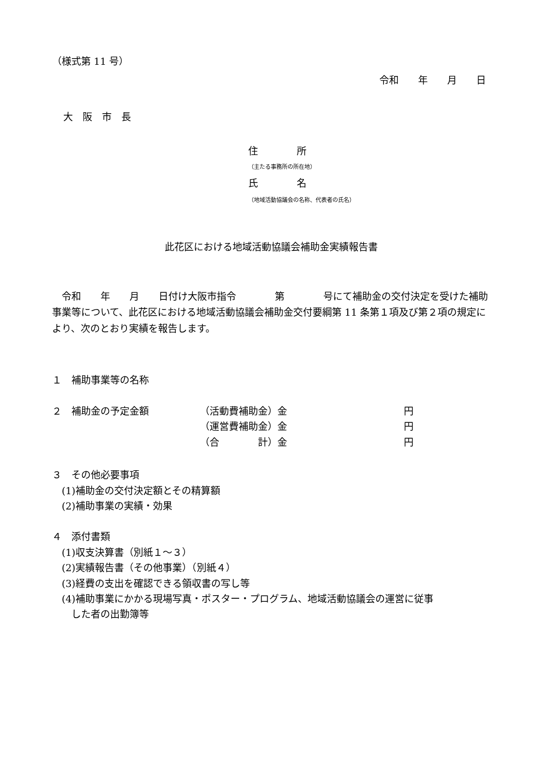（様式第 11 号）
令和　　年　　月　　日
大　阪　市　長
住　　　　所
（主たる事務所の所在地）
氏　　　　名
（地域活動協議会の名称、代表者の氏名）
此花区における地域活動協議会補助金実績報告書
　令和　　年　　月　　日付け大阪市指令　　　　第　　　　号にて補助金の交付決定を受けた補助事業等について、此花区における地域活動協議会補助金交付要綱第 11 条第１項及び第２項の規定により、次のとおり実績を報告します。
１　補助事業等の名称
２　補助金の予定金額 （活動費補助金）金 円
（運営費補助金）金 円
（合　　　　計）金 円
３　その他必要事項
　(1)補助金の交付決定額とその精算額
　(2)補助事業の実績・効果
４　添付書類
　(1)収支決算書（別紙１～３）
　(2)実績報告書（その他事業）（別紙４）
　(3)経費の支出を確認できる領収書の写し等
　(4)補助事業にかかる現場写真・ポスター・プログラム、地域活動協議会の運営に従事
　　した者の出勤簿等